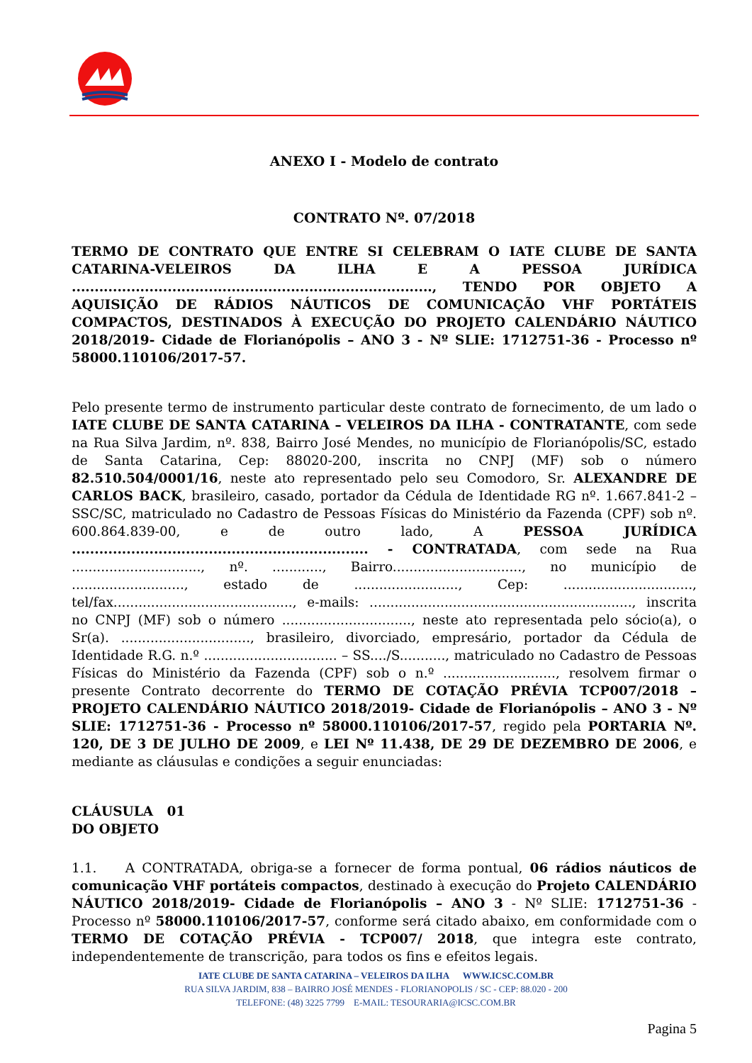ANEXO I - Modelo de contrato
CONTRATO Nº. 07/2018
TERMO DE CONTRATO QUE ENTRE SI CELEBRAM O IATE CLUBE DE SANTA CATARINA-VELEIROS DA ILHA E A PESSOA JURÍDICA ..............................................................................., TENDO POR OBJETO A AQUISIÇÃO DE RÁDIOS NÁUTICOS DE COMUNICAÇÃO VHF PORTÁTEIS COMPACTOS, DESTINADOS À EXECUÇÃO DO PROJETO CALENDÁRIO NÁUTICO 2018/2019- Cidade de Florianópolis – ANO 3 - Nº SLIE: 1712751-36 - Processo nº 58000.110106/2017-57.
Pelo presente termo de instrumento particular deste contrato de fornecimento, de um lado o IATE CLUBE DE SANTA CATARINA – VELEIROS DA ILHA - CONTRATANTE, com sede na Rua Silva Jardim, nº. 838, Bairro José Mendes, no município de Florianópolis/SC, estado de Santa Catarina, Cep: 88020-200, inscrita no CNPJ (MF) sob o número 82.510.504/0001/16, neste ato representado pelo seu Comodoro, Sr. ALEXANDRE DE CARLOS BACK, brasileiro, casado, portador da Cédula de Identidade RG nº. 1.667.841-2 – SSC/SC, matriculado no Cadastro de Pessoas Físicas do Ministério da Fazenda (CPF) sob nº. 600.864.839-00, e de outro lado, A PESSOA JURÍDICA ................................................................. - CONTRATADA, com sede na Rua ..............................., nº. ............, Bairro..............................., no município de ..........................., estado de ........................., Cep: ..............................., tel/fax..........................................., e-mails: ..............................................................., inscrita no CNPJ (MF) sob o número ..............................., neste ato representada pelo sócio(a), o Sr(a). ..............................., brasileiro, divorciado, empresário, portador da Cédula de Identidade R.G. n.º ................................ – SS..../S..........., matriculado no Cadastro de Pessoas Físicas do Ministério da Fazenda (CPF) sob o n.º ..........................., resolvem firmar o presente Contrato decorrente do TERMO DE COTAÇÃO PRÉVIA TCP007/2018 – PROJETO CALENDÁRIO NÁUTICO 2018/2019- Cidade de Florianópolis – ANO 3 - Nº SLIE: 1712751-36 - Processo nº 58000.110106/2017-57, regido pela PORTARIA Nº. 120, DE 3 DE JULHO DE 2009, e LEI Nº 11.438, DE 29 DE DEZEMBRO DE 2006, e mediante as cláusulas e condições a seguir enunciadas:
CLÁUSULA 01
DO OBJETO
1.1. A CONTRATADA, obriga-se a fornecer de forma pontual, 06 rádios náuticos de comunicação VHF portáteis compactos, destinado à execução do Projeto CALENDÁRIO NÁUTICO 2018/2019- Cidade de Florianópolis – ANO 3 - Nº SLIE: 1712751-36 - Processo nº 58000.110106/2017-57, conforme será citado abaixo, em conformidade com o TERMO DE COTAÇÃO PRÉVIA - TCP007/ 2018, que integra este contrato, independentemente de transcrição, para todos os fins e efeitos legais.
IATE CLUBE DE SANTA CATARINA – VELEIROS DA ILHA WWW.ICSC.COM.BR
RUA SILVA JARDIM, 838 – BAIRRO JOSÉ MENDES - FLORIANOPOLIS / SC - CEP: 88.020 - 200
TELEFONE: (48) 3225 7799 E-MAIL: TESOURARIA@ICSC.COM.BR
Pagina 5